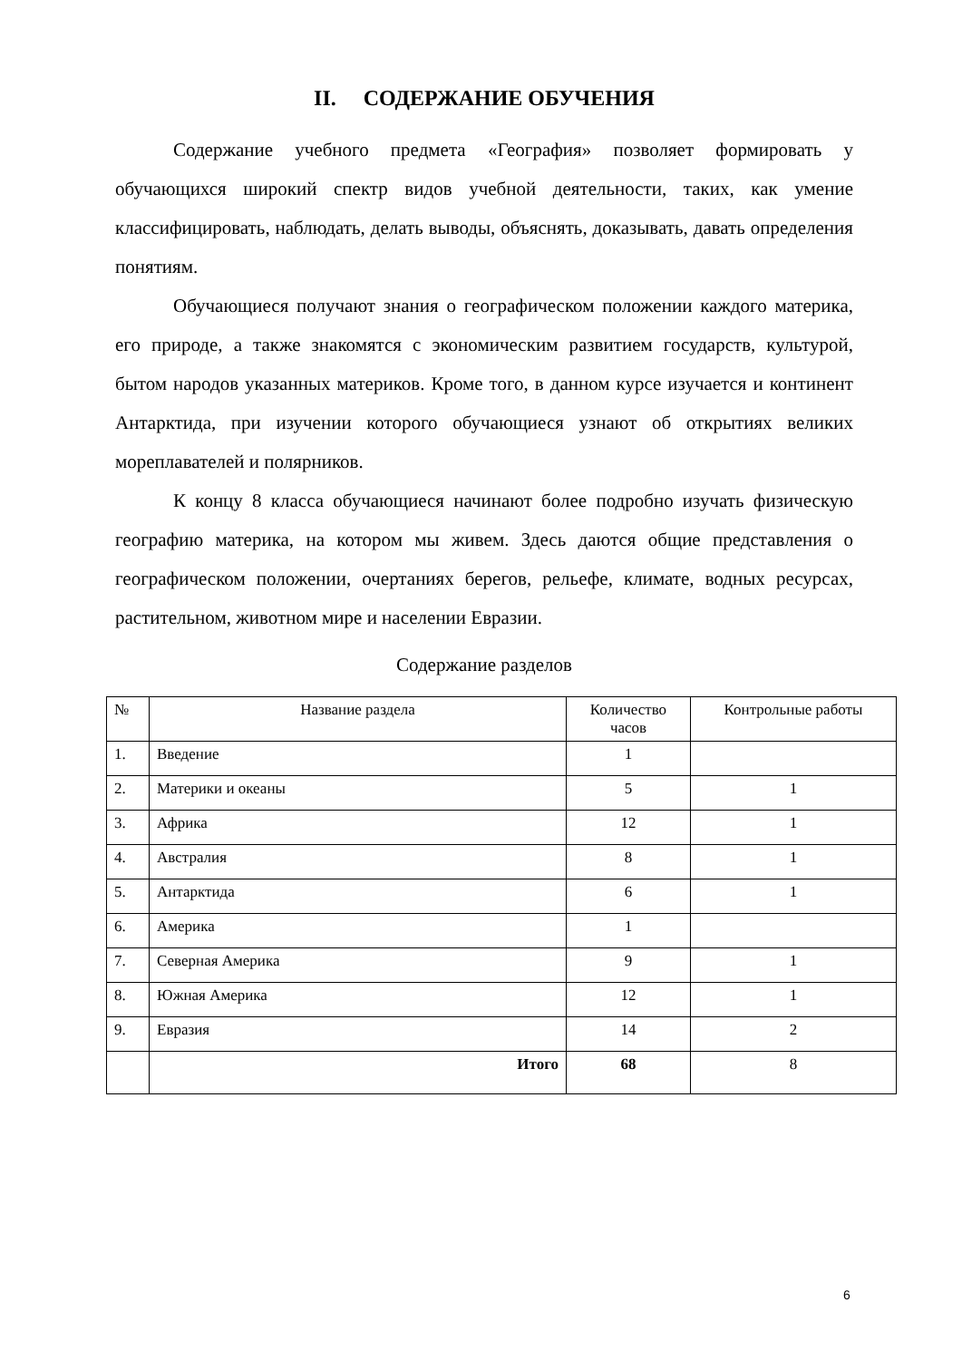II. СОДЕРЖАНИЕ ОБУЧЕНИЯ
Содержание учебного предмета «География» позволяет формировать у обучающихся широкий спектр видов учебной деятельности, таких, как умение классифицировать, наблюдать, делать выводы, объяснять, доказывать, давать определения понятиям.
Обучающиеся получают знания о географическом положении каждого материка, его природе, а также знакомятся с экономическим развитием государств, культурой, бытом народов указанных материков. Кроме того, в данном курсе изучается и континент Антарктида, при изучении которого обучающиеся узнают об открытиях великих мореплавателей и полярников.
К концу 8 класса обучающиеся начинают более подробно изучать физическую географию материка, на котором мы живем. Здесь даются общие представления о географическом положении, очертаниях берегов, рельефе, климате, водных ресурсах, растительном, животном мире и населении Евразии.
Содержание разделов
| № | Название раздела | Количество часов | Контрольные работы |
| --- | --- | --- | --- |
| 1. | Введение | 1 | |
| 2. | Материки и океаны | 5 | 1 |
| 3. | Африка | 12 | 1 |
| 4. | Австралия | 8 | 1 |
| 5. | Антарктида | 6 | 1 |
| 6. | Америка | 1 | |
| 7. | Северная Америка | 9 | 1 |
| 8. | Южная Америка | 12 | 1 |
| 9. | Евразия | 14 | 2 |
| | Итого | 68 | 8 |
6